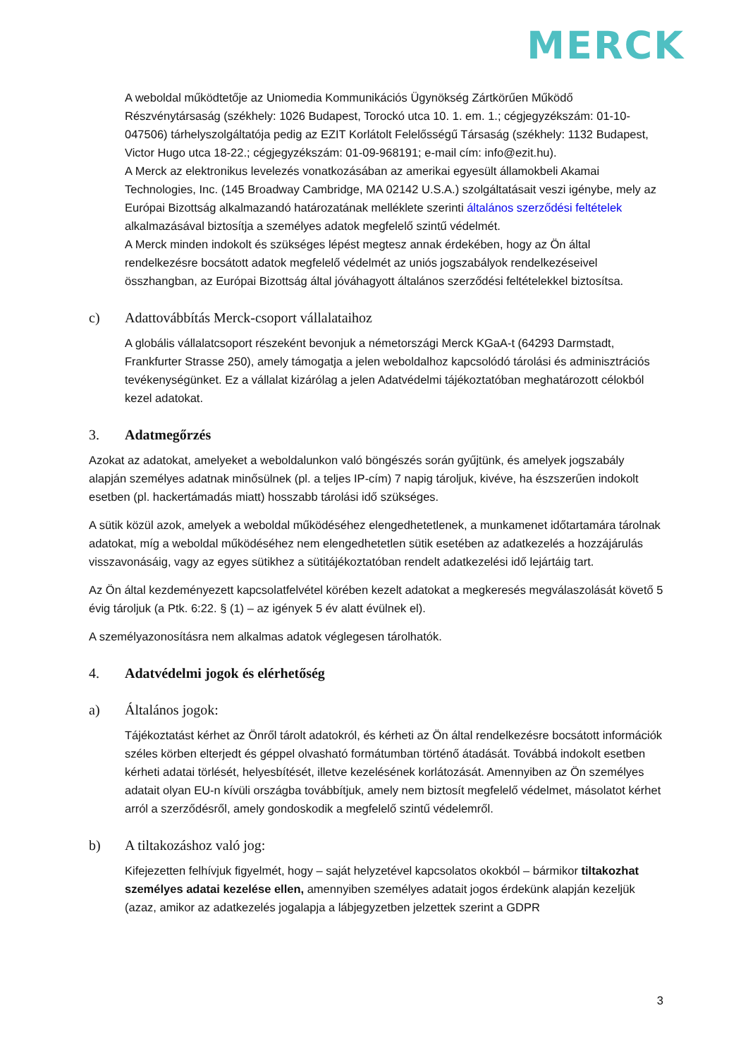MERCK
A weboldal működtetője az Uniomedia Kommunikációs Ügynökség Zártkörűen Működő Részvénytársaság (székhely: 1026 Budapest, Torockó utca 10. 1. em. 1.; cégjegyzékszám: 01-10-047506) tárhelyszolgáltatója pedig az EZIT Korlátolt Felelősségű Társaság (székhely: 1132 Budapest, Victor Hugo utca 18-22.; cégjegyzékszám: 01-09-968191; e-mail cím: info@ezit.hu).
A Merck az elektronikus levelezés vonatkozásában az amerikai egyesült államokbeli Akamai Technologies, Inc. (145 Broadway Cambridge, MA 02142 U.S.A.) szolgáltatásait veszi igénybe, mely az Európai Bizottság alkalmazandó határozatának melléklete szerinti általános szerződési feltételek alkalmazásával biztosítja a személyes adatok megfelelő szintű védelmét.
A Merck minden indokolt és szükséges lépést megtesz annak érdekében, hogy az Ön által rendelkezésre bocsátott adatok megfelelő védelmét az uniós jogszabályok rendelkezéseivel összhangban, az Európai Bizottság által jóváhagyott általános szerződési feltételekkel biztosítsa.
c) Adattovábbítás Merck-csoport vállalataihoz
A globális vállalatcsoport részeként bevonjuk a németországi Merck KGaA-t (64293 Darmstadt, Frankfurter Strasse 250), amely támogatja a jelen weboldalhoz kapcsolódó tárolási és adminisztrációs tevékenységünket. Ez a vállalat kizárólag a jelen Adatvédelmi tájékoztatóban meghatározott célokból kezel adatokat.
3. Adatmegőrzés
Azokat az adatokat, amelyeket a weboldalunkon való böngészés során gyűjtünk, és amelyek jogszabály alapján személyes adatnak minősülnek (pl. a teljes IP-cím) 7 napig tároljuk, kivéve, ha észszerűen indokolt esetben (pl. hackertámadás miatt) hosszabb tárolási idő szükséges.
A sütik közül azok, amelyek a weboldal működéséhez elengedhetetlenek, a munkamenet időtartamára tárolnak adatokat, míg a weboldal működéséhez nem elengedhetetlen sütik esetében az adatkezelés a hozzájárulás visszavonásáig, vagy az egyes sütikhez a sütitájékoztatóban rendelt adatkezelési idő lejártáig tart.
Az Ön által kezdeményezett kapcsolatfelvétel körében kezelt adatokat a megkeresés megválaszolását követő 5 évig tároljuk (a Ptk. 6:22. § (1) – az igények 5 év alatt évülnek el).
A személyazonosításra nem alkalmas adatok véglegesen tárolhatók.
4. Adatvédelmi jogok és elérhetőség
a) Általános jogok:
Tájékoztatást kérhet az Önről tárolt adatokról, és kérheti az Ön által rendelkezésre bocsátott információk széles körben elterjedt és géppel olvasható formátumban történő átadását. Továbbá indokolt esetben kérheti adatai törlését, helyesbítését, illetve kezelésének korlátozását. Amennyiben az Ön személyes adatait olyan EU-n kívüli országba továbbítjuk, amely nem biztosít megfelelő védelmet, másolatot kérhet arról a szerződésről, amely gondoskodik a megfelelő szintű védelemről.
b) A tiltakozáshoz való jog:
Kifejezetten felhívjuk figyelmét, hogy – saját helyzetével kapcsolatos okokból – bármikor tiltakozhat személyes adatai kezelése ellen, amennyiben személyes adatait jogos érdekünk alapján kezeljük (azaz, amikor az adatkezelés jogalapja a lábjegyzetben jelzettek szerint a GDPR
3